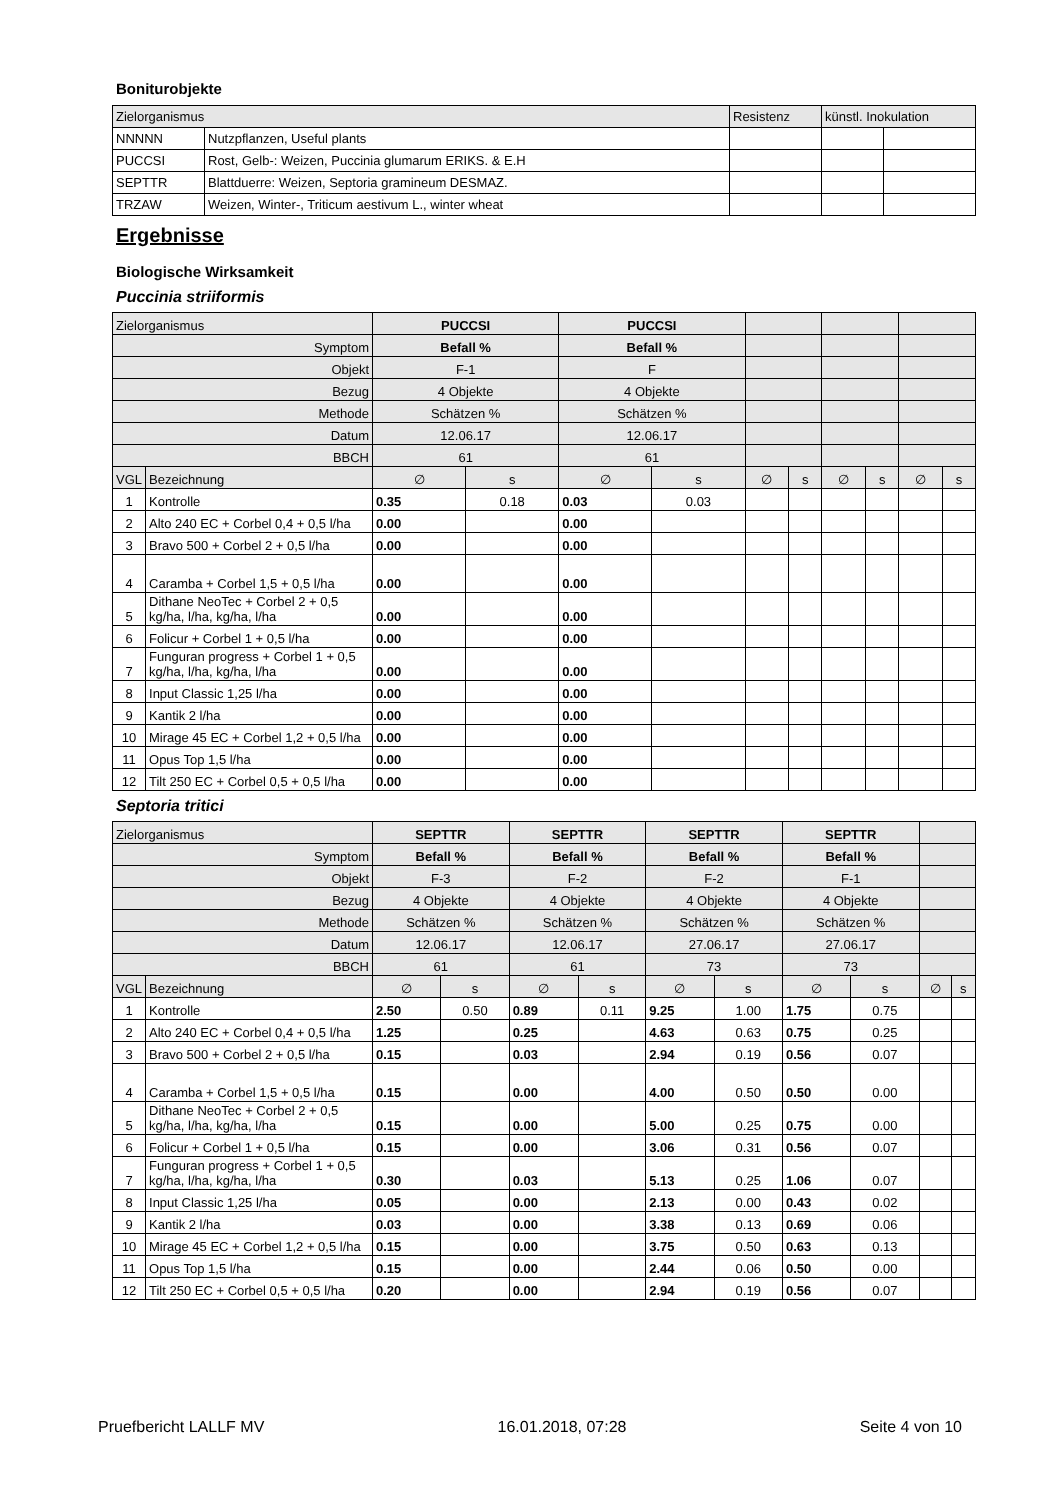Boniturobjekte
| Zielorganismus | | Resistenz | künstl. Inokulation | |
| NNNNN | Nutzpflanzen, Useful plants | | | |
| PUCCSI | Rost, Gelb-: Weizen, Puccinia glumarum ERIKS. & E.H | | | |
| SEPTTR | Blattduerre: Weizen, Septoria gramineum DESMAZ. | | | |
| TRZAW | Weizen, Winter-, Triticum aestivum L., winter wheat | | | |
Ergebnisse
Biologische Wirksamkeit
Puccinia striiformis
| Zielorganismus | | PUCCSI | | PUCCSI | | | | | | | |
| Symptom | | Befall % | | Befall % | | | | | | | |
| Objekt | | F-1 | | F | | | | | | | |
| Bezug | | 4 Objekte | | 4 Objekte | | | | | | | |
| Methode | | Schätzen % | | Schätzen % | | | | | | | |
| Datum | | 12.06.17 | | 12.06.17 | | | | | | | |
| BBCH | | 61 | | 61 | | | | | | | |
| VGL | Bezeichnung | ∅ | s | ∅ | s | ∅ | s | ∅ | s | ∅ | s |
| 1 | Kontrolle | 0.35 | 0.18 | 0.03 | 0.03 | | | | | | |
| 2 | Alto 240 EC + Corbel 0,4 + 0,5 l/ha | 0.00 | | 0.00 | | | | | | | |
| 3 | Bravo 500 + Corbel 2 + 0,5 l/ha | 0.00 | | 0.00 | | | | | | | |
| 4 | Caramba + Corbel 1,5 + 0,5 l/ha | 0.00 | | 0.00 | | | | | | | |
| 5 | Dithane NeoTec + Corbel 2 + 0,5 kg/ha, l/ha, kg/ha, l/ha | 0.00 | | 0.00 | | | | | | | |
| 6 | Folicur + Corbel 1 + 0,5 l/ha | 0.00 | | 0.00 | | | | | | | |
| 7 | Funguran progress + Corbel 1 + 0,5 kg/ha, l/ha, kg/ha, l/ha | 0.00 | | 0.00 | | | | | | | |
| 8 | Input Classic 1,25 l/ha | 0.00 | | 0.00 | | | | | | | |
| 9 | Kantik 2 l/ha | 0.00 | | 0.00 | | | | | | | |
| 10 | Mirage 45 EC + Corbel 1,2 + 0,5 l/ha | 0.00 | | 0.00 | | | | | | | |
| 11 | Opus Top 1,5 l/ha | 0.00 | | 0.00 | | | | | | | |
| 12 | Tilt 250 EC + Corbel 0,5 + 0,5 l/ha | 0.00 | | 0.00 | | | | | | | |
Septoria tritici
| Zielorganismus | | SEPTTR | | SEPTTR | | SEPTTR | | SEPTTR | | | |
| Symptom | | Befall % | | Befall % | | Befall % | | Befall % | | | |
| Objekt | | F-3 | | F-2 | | F-2 | | F-1 | | | |
| Bezug | | 4 Objekte | | 4 Objekte | | 4 Objekte | | 4 Objekte | | | |
| Methode | | Schätzen % | | Schätzen % | | Schätzen % | | Schätzen % | | | |
| Datum | | 12.06.17 | | 12.06.17 | | 27.06.17 | | 27.06.17 | | | |
| BBCH | | 61 | | 61 | | 73 | | 73 | | | |
| VGL | Bezeichnung | ∅ | s | ∅ | s | ∅ | s | ∅ | s | ∅ | s |
| 1 | Kontrolle | 2.50 | 0.50 | 0.89 | 0.11 | 9.25 | 1.00 | 1.75 | 0.75 | | |
| 2 | Alto 240 EC + Corbel 0,4 + 0,5 l/ha | 1.25 | | 0.25 | | 4.63 | 0.63 | 0.75 | 0.25 | | |
| 3 | Bravo 500 + Corbel 2 + 0,5 l/ha | 0.15 | | 0.03 | | 2.94 | 0.19 | 0.56 | 0.07 | | |
| 4 | Caramba + Corbel 1,5 + 0,5 l/ha | 0.15 | | 0.00 | | 4.00 | 0.50 | 0.50 | 0.00 | | |
| 5 | Dithane NeoTec + Corbel 2 + 0,5 kg/ha, l/ha, kg/ha, l/ha | 0.15 | | 0.00 | | 5.00 | 0.25 | 0.75 | 0.00 | | |
| 6 | Folicur + Corbel 1 + 0,5 l/ha | 0.15 | | 0.00 | | 3.06 | 0.31 | 0.56 | 0.07 | | |
| 7 | Funguran progress + Corbel 1 + 0,5 kg/ha, l/ha, kg/ha, l/ha | 0.30 | | 0.03 | | 5.13 | 0.25 | 1.06 | 0.07 | | |
| 8 | Input Classic 1,25 l/ha | 0.05 | | 0.00 | | 2.13 | 0.00 | 0.43 | 0.02 | | |
| 9 | Kantik 2 l/ha | 0.03 | | 0.00 | | 3.38 | 0.13 | 0.69 | 0.06 | | |
| 10 | Mirage 45 EC + Corbel 1,2 + 0,5 l/ha | 0.15 | | 0.00 | | 3.75 | 0.50 | 0.63 | 0.13 | | |
| 11 | Opus Top 1,5 l/ha | 0.15 | | 0.00 | | 2.44 | 0.06 | 0.50 | 0.00 | | |
| 12 | Tilt 250 EC + Corbel 0,5 + 0,5 l/ha | 0.20 | | 0.00 | | 2.94 | 0.19 | 0.56 | 0.07 | | |
Pruefbericht LALLF MV 16.01.2018, 07:28 Seite 4 von 10